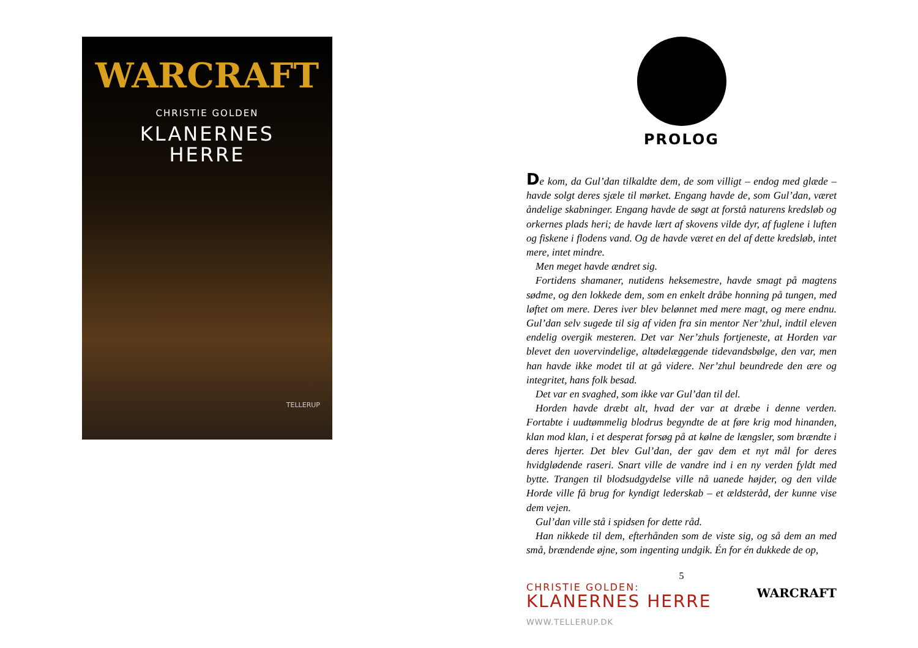WARCRAFT
CHRISTIE GOLDEN
KLANERNES
HERRE
TELLERUP
PROLOG
De kom, da Gul’dan tilkaldte dem, de som villigt – endog med glæde – havde solgt deres sjæle til mørket. Engang havde de, som Gul’dan, været åndelige skabninger. Engang havde de søgt at forstå naturens kredsløb og orkernes plads heri; de havde lært af skovens vilde dyr, af fuglene i luften og fiskene i flodens vand. Og de havde været en del af dette kredsløb, intet mere, intet mindre.
Men meget havde ændret sig.
Fortidens shamaner, nutidens heksemestre, havde smagt på magtens sødme, og den lokkede dem, som en enkelt dråbe honning på tungen, med løftet om mere. Deres iver blev belønnet med mere magt, og mere endnu. Gul’dan selv sugede til sig af viden fra sin mentor Ner’zhul, indtil eleven endelig overgik mesteren. Det var Ner’zhuls fortjeneste, at Horden var blevet den uovervindelige, altødelæggende tidevandsbølge, den var, men han havde ikke modet til at gå videre. Ner’zhul beundrede den ære og integritet, hans folk besad.
Det var en svaghed, som ikke var Gul’dan til del.
Horden havde dræbt alt, hvad der var at dræbe i denne verden. Fortabte i uudtømmelig blodrus begyndte de at føre krig mod hinanden, klan mod klan, i et desperat forsøg på at kølne de længsler, som brændte i deres hjerter. Det blev Gul’dan, der gav dem et nyt mål for deres hvidglødende raseri. Snart ville de vandre ind i en ny verden fyldt med bytte. Trangen til blodsudgydelse ville nå uanede højder, og den vilde Horde ville få brug for kyndigt lederskab – et ældsteråd, der kunne vise dem vejen.
Gul’dan ville stå i spidsen for dette råd.
Han nikkede til dem, efterhånden som de viste sig, og så dem an med små, brændende øjne, som ingenting undgik. Én for én dukkede de op,
5
CHRISTIE GOLDEN:
KLANERNES HERRE
WWW.TELLERUP.DK
WARCRAFT